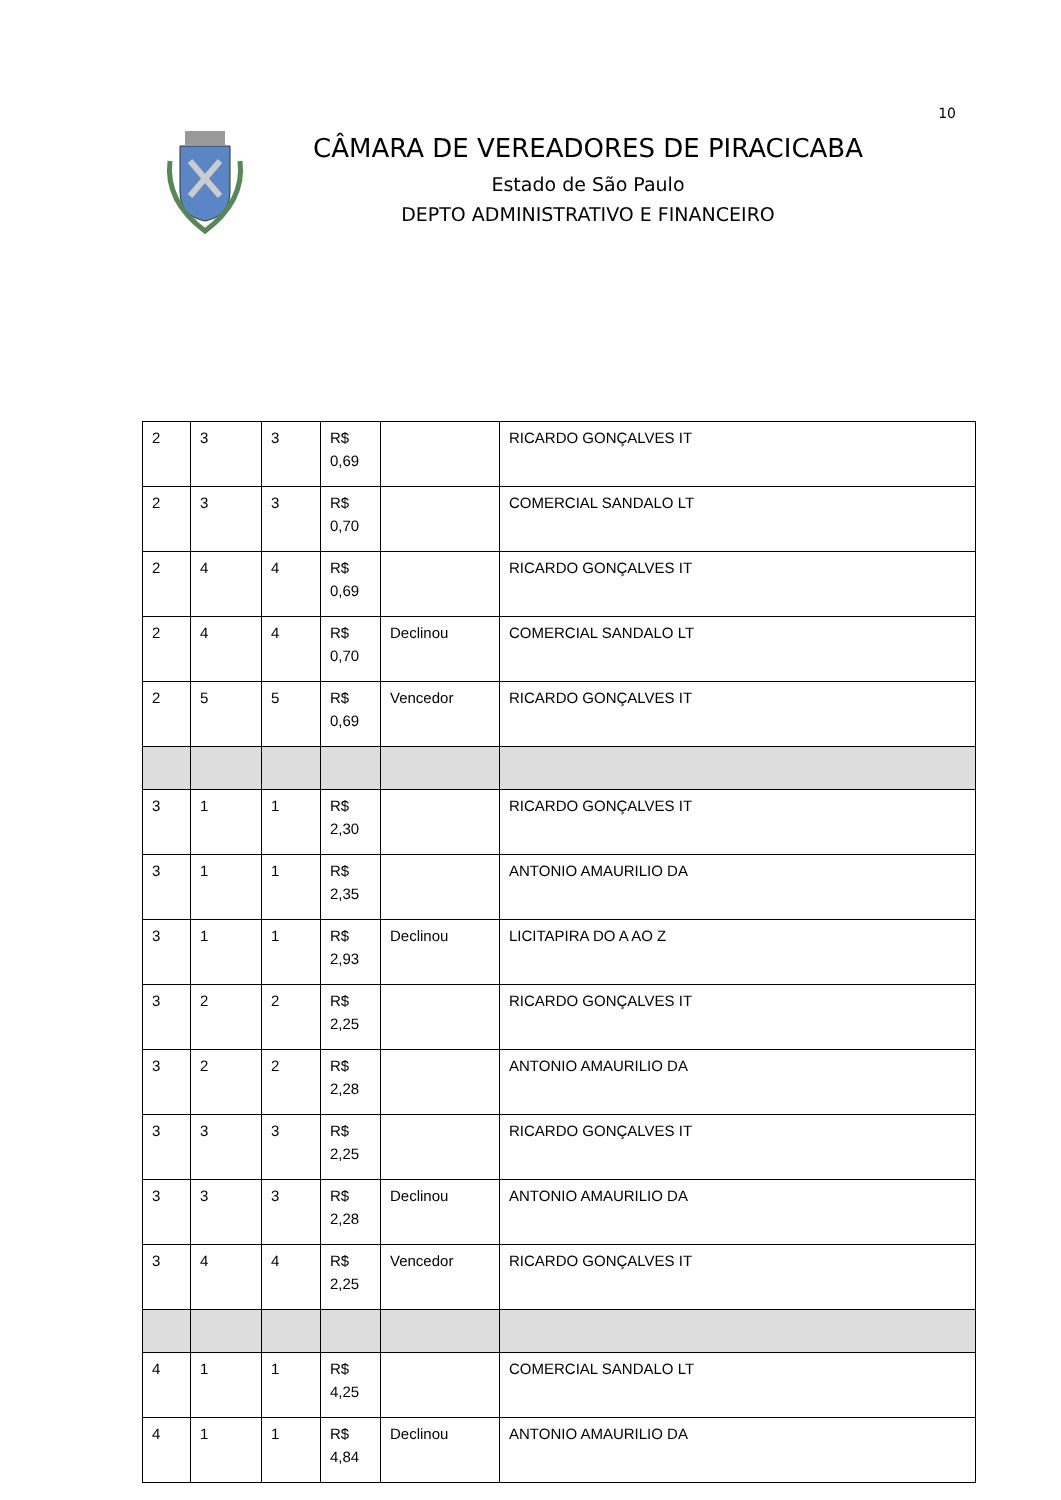10
CÂMARA DE VEREADORES DE PIRACICABA
Estado de São Paulo
DEPTO ADMINISTRATIVO E FINANCEIRO
| 2 | 3 | 3 | R$ 0,69 | | RICARDO GONÇALVES IT |
| 2 | 3 | 3 | R$ 0,70 | | COMERCIAL SANDALO LT |
| 2 | 4 | 4 | R$ 0,69 | | RICARDO GONÇALVES IT |
| 2 | 4 | 4 | R$ 0,70 | Declinou | COMERCIAL SANDALO LT |
| 2 | 5 | 5 | R$ 0,69 | Vencedor | RICARDO GONÇALVES IT |
| 3 | 1 | 1 | R$ 2,30 | | RICARDO GONÇALVES IT |
| 3 | 1 | 1 | R$ 2,35 | | ANTONIO AMAURILIO DA |
| 3 | 1 | 1 | R$ 2,93 | Declinou | LICITAPIRA DO A AO Z |
| 3 | 2 | 2 | R$ 2,25 | | RICARDO GONÇALVES IT |
| 3 | 2 | 2 | R$ 2,28 | | ANTONIO AMAURILIO DA |
| 3 | 3 | 3 | R$ 2,25 | | RICARDO GONÇALVES IT |
| 3 | 3 | 3 | R$ 2,28 | Declinou | ANTONIO AMAURILIO DA |
| 3 | 4 | 4 | R$ 2,25 | Vencedor | RICARDO GONÇALVES IT |
| 4 | 1 | 1 | R$ 4,25 | | COMERCIAL SANDALO LT |
| 4 | 1 | 1 | R$ 4,84 | Declinou | ANTONIO AMAURILIO DA |